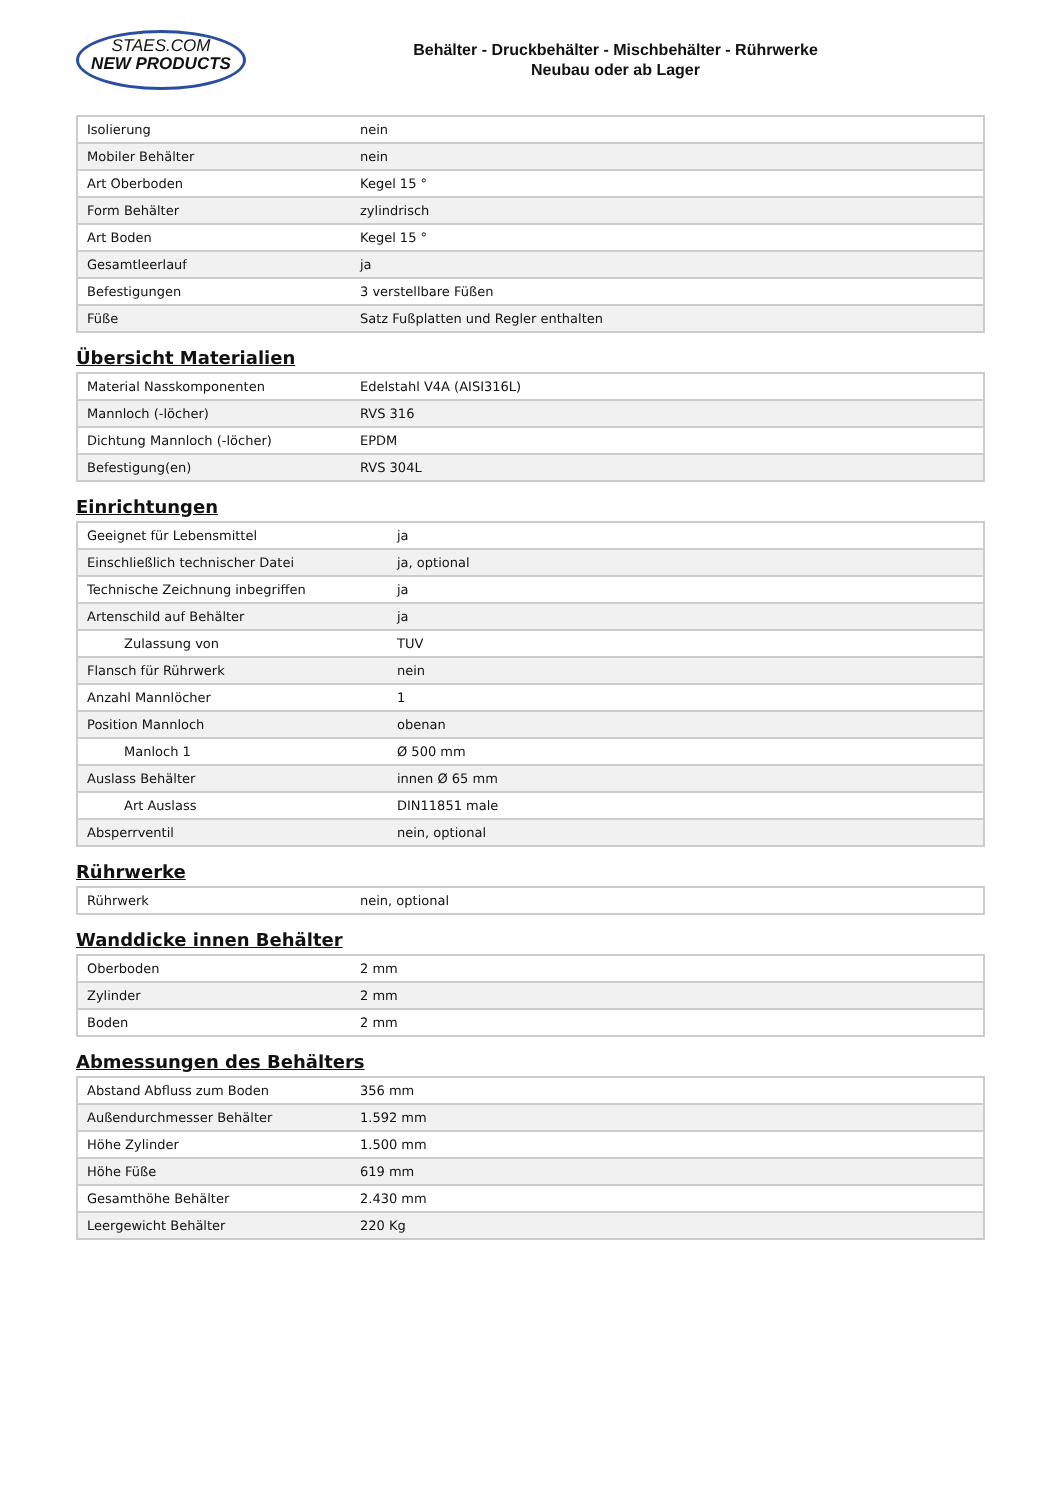STAES.COM
NEW PRODUCTS
Behälter - Druckbehälter - Mischbehälter - Rührwerke
Neubau oder ab Lager
| Isolierung | nein |
| Mobiler Behälter | nein |
| Art Oberboden | Kegel 15 ° |
| Form Behälter | zylindrisch |
| Art Boden | Kegel 15 ° |
| Gesamtleerlauf | ja |
| Befestigungen | 3 verstellbare Füßen |
| Füße | Satz Fußplatten und Regler enthalten |
Übersicht Materialien
| Material Nasskomponenten | Edelstahl V4A (AISI316L) |
| Mannloch (-löcher) | RVS 316 |
| Dichtung Mannloch (-löcher) | EPDM |
| Befestigung(en) | RVS 304L |
Einrichtungen
| Geeignet für Lebensmittel | ja |
| Einschließlich technischer Datei | ja, optional |
| Technische Zeichnung inbegriffen | ja |
| Artenschild auf Behälter | ja |
| Zulassung von | TUV |
| Flansch für Rührwerk | nein |
| Anzahl Mannlöcher | 1 |
| Position Mannloch | obenan |
| Manloch 1 | Ø 500 mm |
| Auslass Behälter | innen Ø 65 mm |
| Art Auslass | DIN11851 male |
| Absperrventil | nein, optional |
Rührwerke
| Rührwerk | nein, optional |
Wanddicke innen Behälter
| Oberboden | 2 mm |
| Zylinder | 2 mm |
| Boden | 2 mm |
Abmessungen des Behälters
| Abstand Abfluss zum Boden | 356 mm |
| Außendurchmesser Behälter | 1.592 mm |
| Höhe Zylinder | 1.500 mm |
| Höhe Füße | 619 mm |
| Gesamthöhe Behälter | 2.430 mm |
| Leergewicht Behälter | 220 Kg |